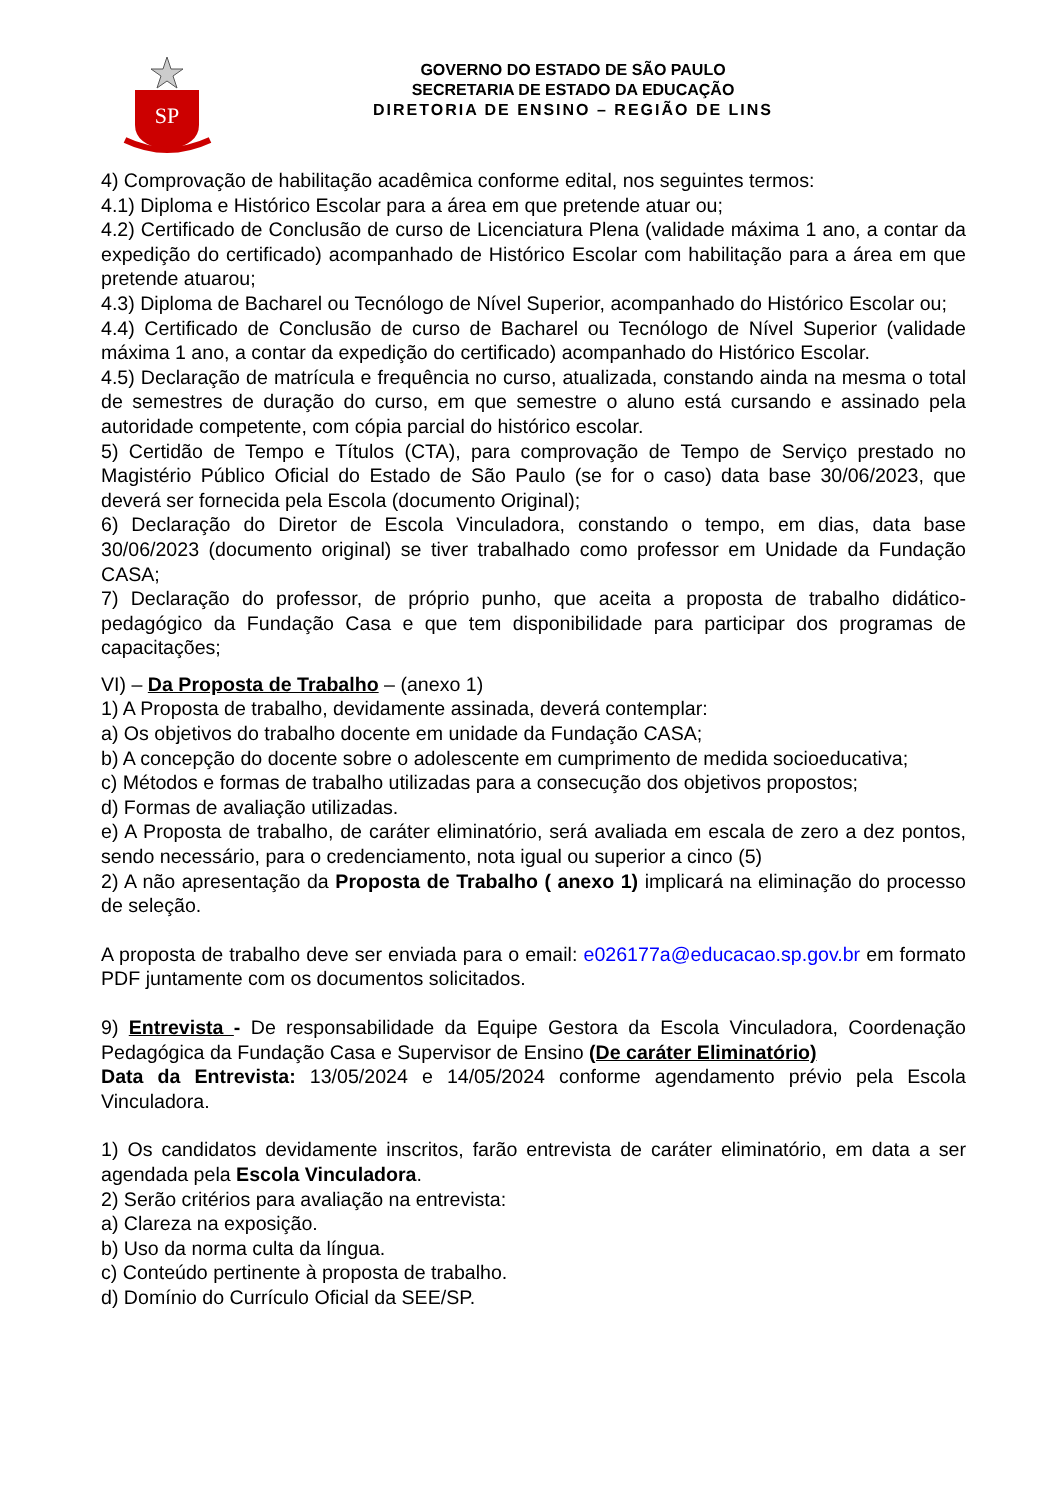SP
GOVERNO DO ESTADO DE SÃO PAULO
SECRETARIA DE ESTADO DA EDUCAÇÃO
DIRETORIA DE ENSINO – REGIÃO DE LINS
4) Comprovação de habilitação acadêmica conforme edital, nos seguintes termos:
4.1) Diploma e Histórico Escolar para a área em que pretende atuar ou;
4.2) Certificado de Conclusão de curso de Licenciatura Plena (validade máxima 1 ano, a contar da expedição do certificado) acompanhado de Histórico Escolar com habilitação para a área em que pretende atuarou;
4.3) Diploma de Bacharel ou Tecnólogo de Nível Superior, acompanhado do Histórico Escolar ou;
4.4) Certificado de Conclusão de curso de Bacharel ou Tecnólogo de Nível Superior (validade máxima 1 ano, a contar da expedição do certificado) acompanhado do Histórico Escolar.
4.5) Declaração de matrícula e frequência no curso, atualizada, constando ainda na mesma o total de semestres de duração do curso, em que semestre o aluno está cursando e assinado pela autoridade competente, com cópia parcial do histórico escolar.
5) Certidão de Tempo e Títulos (CTA), para comprovação de Tempo de Serviço prestado no Magistério Público Oficial do Estado de São Paulo (se for o caso) data base 30/06/2023, que deverá ser fornecida pela Escola (documento Original);
6) Declaração do Diretor de Escola Vinculadora, constando o tempo, em dias, data base 30/06/2023 (documento original) se tiver trabalhado como professor em Unidade da Fundação CASA;
7) Declaração do professor, de próprio punho, que aceita a proposta de trabalho didático-pedagógico da Fundação Casa e que tem disponibilidade para participar dos programas de capacitações;
VI) – Da Proposta de Trabalho – (anexo 1)
1) A Proposta de trabalho, devidamente assinada, deverá contemplar:
a) Os objetivos do trabalho docente em unidade da Fundação CASA;
b) A concepção do docente sobre o adolescente em cumprimento de medida socioeducativa;
c) Métodos e formas de trabalho utilizadas para a consecução dos objetivos propostos;
d) Formas de avaliação utilizadas.
e) A Proposta de trabalho, de caráter eliminatório, será avaliada em escala de zero a dez pontos, sendo necessário, para o credenciamento, nota igual ou superior a cinco (5)
2) A não apresentação da Proposta de Trabalho ( anexo 1) implicará na eliminação do processo de seleção.
A proposta de trabalho deve ser enviada para o email: e026177a@educacao.sp.gov.br em formato PDF juntamente com os documentos solicitados.
9) Entrevista - De responsabilidade da Equipe Gestora da Escola Vinculadora, Coordenação Pedagógica da Fundação Casa e Supervisor de Ensino (De caráter Eliminatório)
Data da Entrevista: 13/05/2024 e 14/05/2024 conforme agendamento prévio pela Escola Vinculadora.
1) Os candidatos devidamente inscritos, farão entrevista de caráter eliminatório, em data a ser agendada pela Escola Vinculadora.
2) Serão critérios para avaliação na entrevista:
a) Clareza na exposição.
b) Uso da norma culta da língua.
c) Conteúdo pertinente à proposta de trabalho.
d) Domínio do Currículo Oficial da SEE/SP.